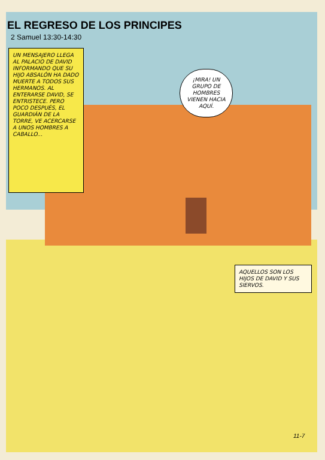EL REGRESO DE LOS PRINCIPES
2 Samuel 13:30-14:30
UN MENSAJERO LLEGA AL PALACIO DE DAVID INFORMANDO QUE SU HIJO ABSALÓN HA DADO MUERTE A TODOS SUS HERMANOS. AL ENTERARSE DAVID, SE ENTRISTECE. PERO POCO DESPUÉS, EL GUARDIÁN DE LA TORRE, VE ACERCARSE A UNOS HOMBRES A CABALLO...
¡MIRA! UN GRUPO DE HOMBRES VIENEN HACIA AQUÍ.
AQUELLOS SON LOS HIJOS DE DAVID Y SUS SIERVOS.
11-7